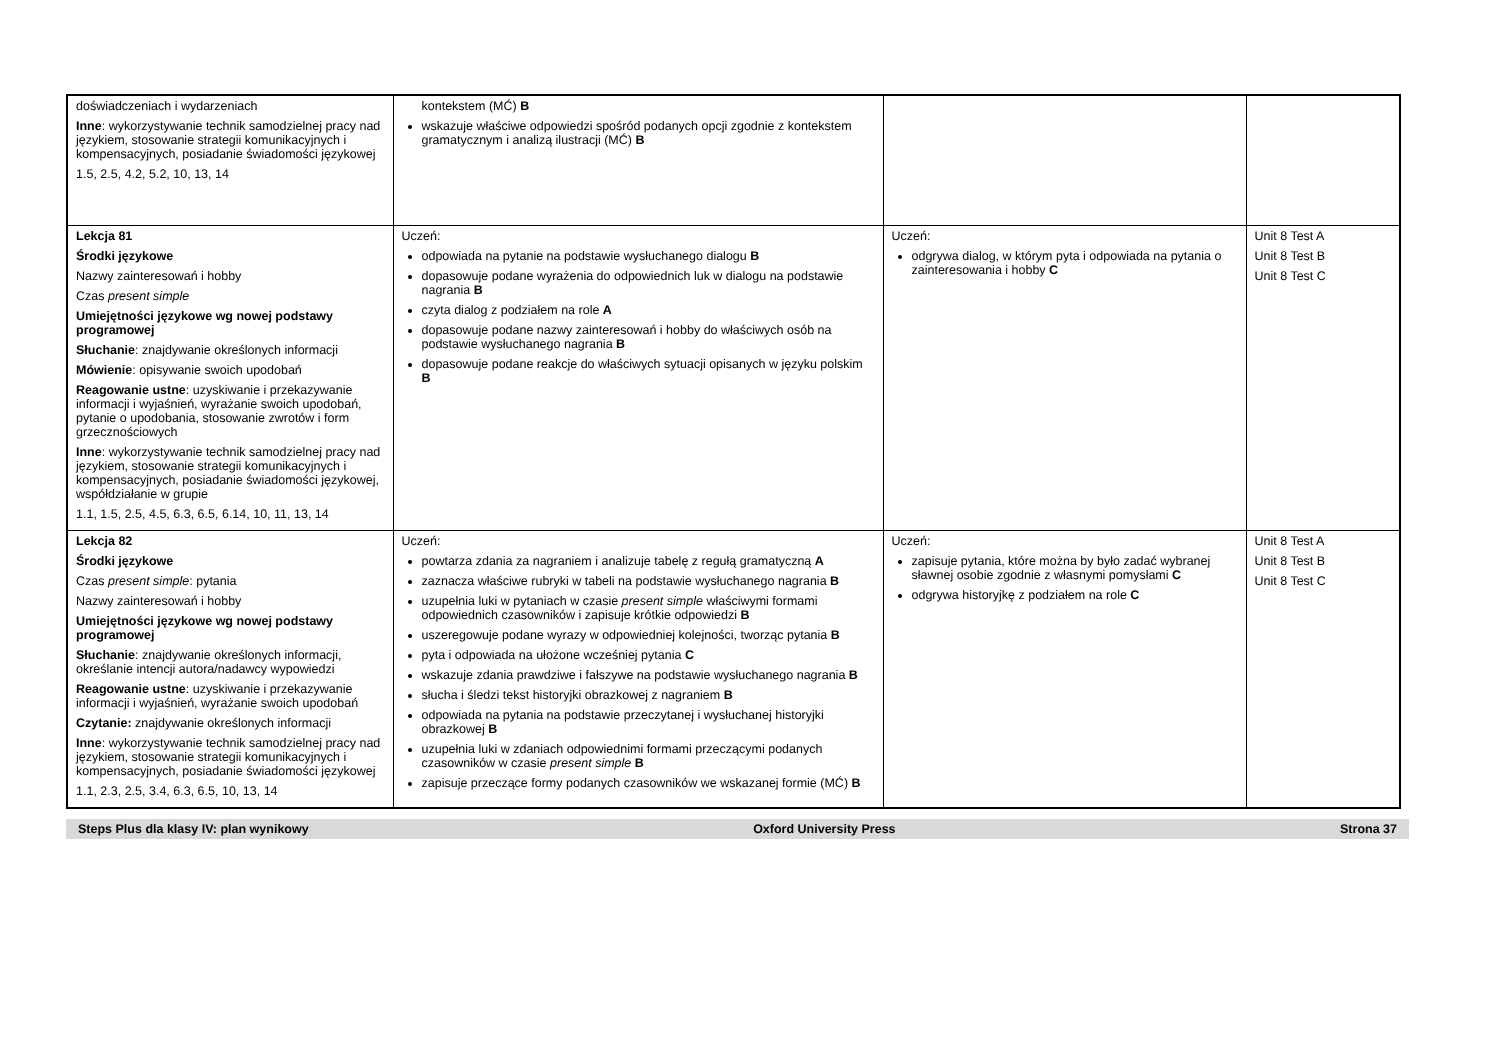| doświadczeniach i wydarzeniach Inne : wykorzystywanie technik samodzielnej pracy nad językiem, stosowanie strategii komunikacyjnych i kompensacyjnych, posiadanie świadomości językowej 1.5, 2.5, 4.2, 5.2, 10, 13, 14 | kontekstem (MĆ) B wskazuje właściwe odpowiedzi spośród podanych opcji zgodnie z kontekstem gramatycznym i analizą ilustracji (MĆ) B | | |
| Lekcja 81 Środki językowe Nazwy zainteresowań i hobby Czas present simple Umiejętności językowe wg nowej podstawy programowej Słuchanie : znajdywanie określonych informacji Mówienie : opisywanie swoich upodobań Reagowanie ustne : uzyskiwanie i przekazywanie informacji i wyjaśnień, wyrażanie swoich upodobań, pytanie o upodobania, stosowanie zwrotów i form grzecznościowych Inne : wykorzystywanie technik samodzielnej pracy nad językiem, stosowanie strategii komunikacyjnych i kompensacyjnych, posiadanie świadomości językowej, współdziałanie w grupie 1.1, 1.5, 2.5, 4.5, 6.3, 6.5, 6.14, 10, 11, 13, 14 | Uczeń: odpowiada na pytanie na podstawie wysłuchanego dialogu B dopasowuje podane wyrażenia do odpowiednich luk w dialogu na podstawie nagrania B czyta dialog z podziałem na role A dopasowuje podane nazwy zainteresowań i hobby do właściwych osób na podstawie wysłuchanego nagrania B dopasowuje podane reakcje do właściwych sytuacji opisanych w języku polskim B | Uczeń: odgrywa dialog, w którym pyta i odpowiada na pytania o zainteresowania i hobby C | Unit 8 Test A Unit 8 Test B Unit 8 Test C |
| Lekcja 82 Środki językowe Czas present simple : pytania Nazwy zainteresowań i hobby Umiejętności językowe wg nowej podstawy programowej Słuchanie : znajdywanie określonych informacji, określanie intencji autora/nadawcy wypowiedzi Reagowanie ustne : uzyskiwanie i przekazywanie informacji i wyjaśnień, wyrażanie swoich upodobań Czytanie: znajdywanie określonych informacji Inne : wykorzystywanie technik samodzielnej pracy nad językiem, stosowanie strategii komunikacyjnych i kompensacyjnych, posiadanie świadomości językowej 1.1, 2.3, 2.5, 3.4, 6.3, 6.5, 10, 13, 14 | Uczeń: powtarza zdania za nagraniem i analizuje tabelę z regułą gramatyczną A zaznacza właściwe rubryki w tabeli na podstawie wysłuchanego nagrania B uzupełnia luki w pytaniach w czasie present simple właściwymi formami odpowiednich czasowników i zapisuje krótkie odpowiedzi B uszeregowuje podane wyrazy w odpowiedniej kolejności, tworząc pytania B pyta i odpowiada na ułożone wcześniej pytania C wskazuje zdania prawdziwe i fałszywe na podstawie wysłuchanego nagrania B słucha i śledzi tekst historyjki obrazkowej z nagraniem B odpowiada na pytania na podstawie przeczytanej i wysłuchanej historyjki obrazkowej B uzupełnia luki w zdaniach odpowiednimi formami przeczącymi podanych czasowników w czasie present simple B zapisuje przeczące formy podanych czasowników we wskazanej formie (MĆ) B | Uczeń: zapisuje pytania, które można by było zadać wybranej sławnej osobie zgodnie z własnymi pomysłami C odgrywa historyjkę z podziałem na role C | Unit 8 Test A Unit 8 Test B Unit 8 Test C |
Steps Plus dla klasy IV: plan wynikowy Oxford University Press Strona 37